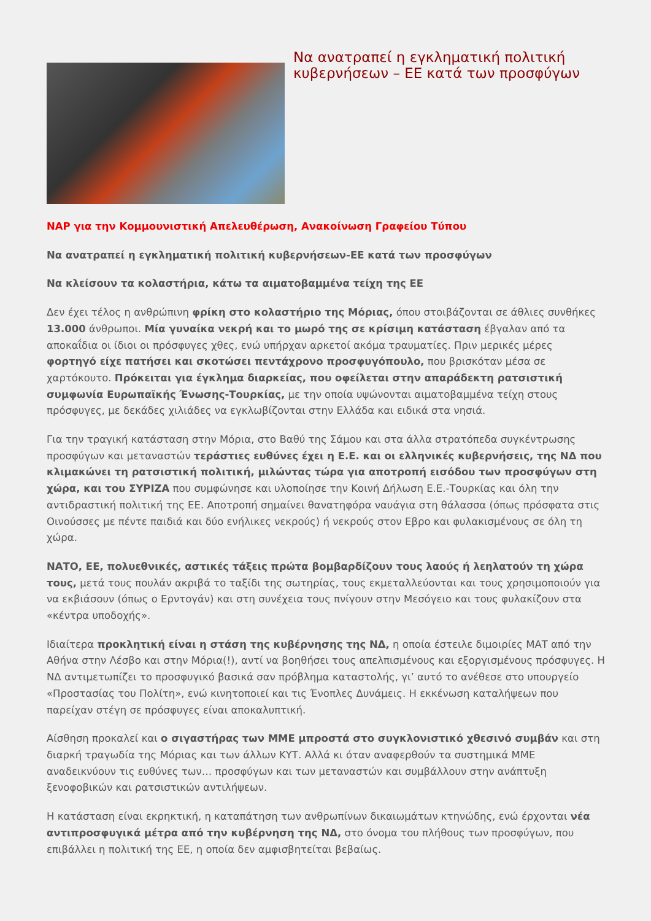Να ανατραπεί η εγκληματική πολιτική κυβερνήσεων – ΕΕ κατά των προσφύγων
ΝΑΡ για την Κομμουνιστική Απελευθέρωση, Ανακοίνωση Γραφείου Τύπου
Να ανατραπεί η εγκληματική πολιτική κυβερνήσεων-ΕΕ κατά των προσφύγων
Να κλείσουν τα κολαστήρια, κάτω τα αιματοβαμμένα τείχη της ΕΕ
Δεν έχει τέλος η ανθρώπινη φρίκη στο κολαστήριο της Μόριας, όπου στοιβάζονται σε άθλιες συνθήκες 13.000 άνθρωποι. Μία γυναίκα νεκρή και το μωρό της σε κρίσιμη κατάσταση έβγαλαν από τα αποκαΐδια οι ίδιοι οι πρόσφυγες χθες, ενώ υπήρχαν αρκετοί ακόμα τραυματίες. Πριν μερικές μέρες φορτηγό είχε πατήσει και σκοτώσει πεντάχρονο προσφυγόπουλο, που βρισκόταν μέσα σε χαρτόκουτο. Πρόκειται για έγκλημα διαρκείας, που οφείλεται στην απαράδεκτη ρατσιστική συμφωνία Ευρωπαϊκής Ένωσης-Τουρκίας, με την οποία υψώνονται αιματοβαμμένα τείχη στους πρόσφυγες, με δεκάδες χιλιάδες να εγκλωβίζονται στην Ελλάδα και ειδικά στα νησιά.
Για την τραγική κατάσταση στην Μόρια, στο Βαθύ της Σάμου και στα άλλα στρατόπεδα συγκέντρωσης προσφύγων και μεταναστών τεράστιες ευθύνες έχει η Ε.Ε. και οι ελληνικές κυβερνήσεις, της ΝΔ που κλιμακώνει τη ρατσιστική πολιτική, μιλώντας τώρα για αποτροπή εισόδου των προσφύγων στη χώρα, και του ΣΥΡΙΖΑ που συμφώνησε και υλοποίησε την Κοινή Δήλωση Ε.Ε.-Τουρκίας και όλη την αντιδραστική πολιτική της ΕΕ. Αποτροπή σημαίνει θανατηφόρα ναυάγια στη θάλασσα (όπως πρόσφατα στις Οινούσσες με πέντε παιδιά και δύο ενήλικες νεκρούς) ή νεκρούς στον Εβρο και φυλακισμένους σε όλη τη χώρα.
ΝΑΤΟ, ΕΕ, πολυεθνικές, αστικές τάξεις πρώτα βομβαρδίζουν τους λαούς ή λεηλατούν τη χώρα τους, μετά τους πουλάν ακριβά το ταξίδι της σωτηρίας, τους εκμεταλλεύονται και τους χρησιμοποιούν για να εκβιάσουν (όπως ο Ερντογάν) και στη συνέχεια τους πνίγουν στην Μεσόγειο και τους φυλακίζουν στα «κέντρα υποδοχής».
Ιδιαίτερα προκλητική είναι η στάση της κυβέρνησης της ΝΔ, η οποία έστειλε διμοιρίες ΜΑΤ από την Αθήνα στην Λέσβο και στην Μόρια(!), αντί να βοηθήσει τους απελπισμένους και εξοργισμένους πρόσφυγες. Η ΝΔ αντιμετωπίζει το προσφυγικό βασικά σαν πρόβλημα καταστολής, γι’ αυτό το ανέθεσε στο υπουργείο «Προστασίας του Πολίτη», ενώ κινητοποιεί και τις Ένοπλες Δυνάμεις. Η εκκένωση καταλήψεων που παρείχαν στέγη σε πρόσφυγες είναι αποκαλυπτική.
Αίσθηση προκαλεί και ο σιγαστήρας των ΜΜΕ μπροστά στο συγκλονιστικό χθεσινό συμβάν και στη διαρκή τραγωδία της Μόριας και των άλλων ΚΥΤ. Αλλά κι όταν αναφερθούν τα συστημικά ΜΜΕ αναδεικνύουν τις ευθύνες των… προσφύγων και των μεταναστών και συμβάλλουν στην ανάπτυξη ξενοφοβικών και ρατσιστικών αντιλήψεων.
Η κατάσταση είναι εκρηκτική, η καταπάτηση των ανθρωπίνων δικαιωμάτων κτηνώδης, ενώ έρχονται νέα αντιπροσφυγικά μέτρα από την κυβέρνηση της ΝΔ, στο όνομα του πλήθους των προσφύγων, που επιβάλλει η πολιτική της ΕΕ, η οποία δεν αμφισβητείται βεβαίως.